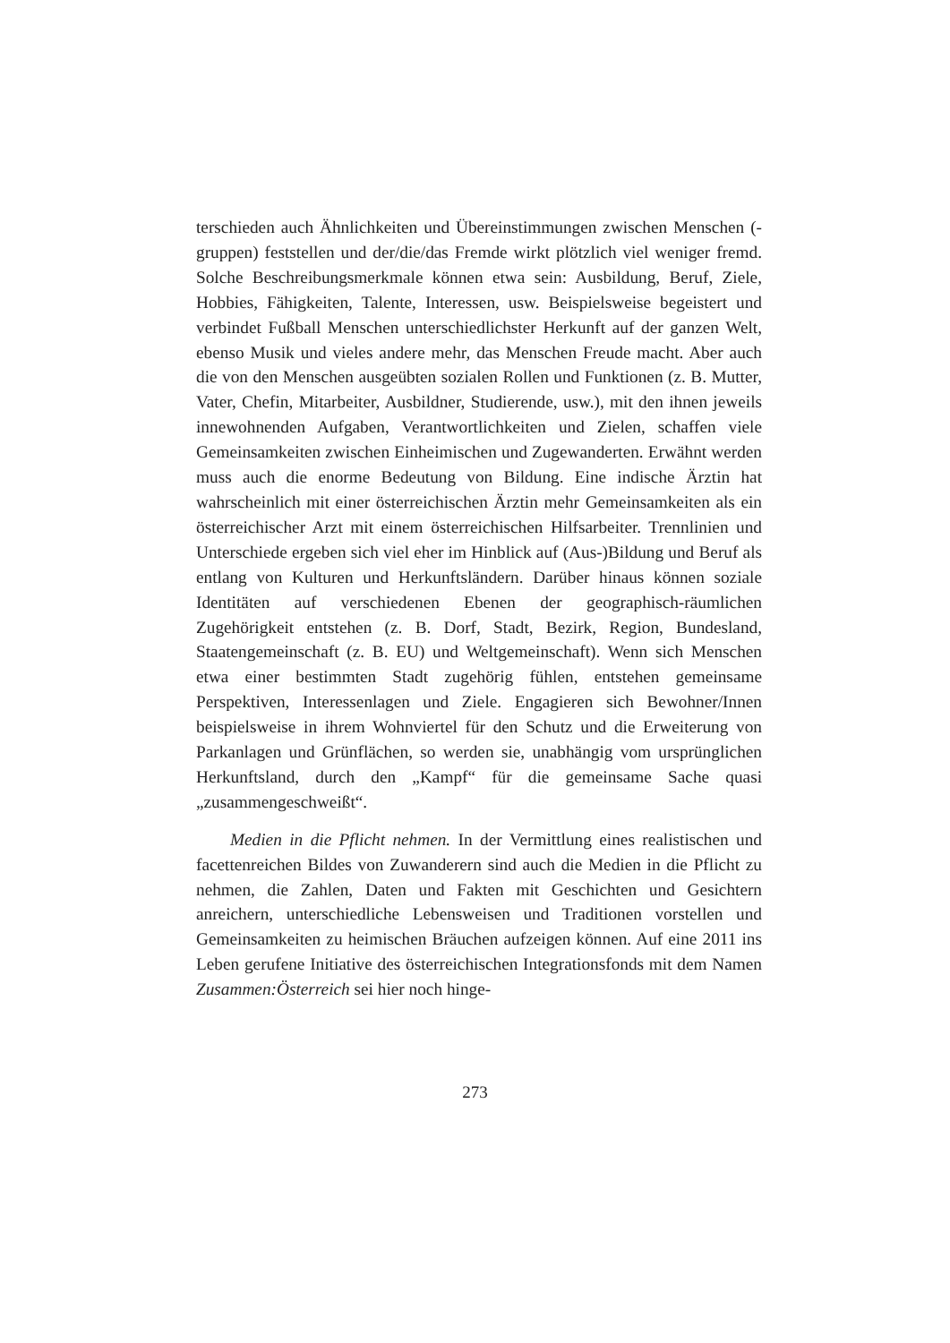terschieden auch Ähnlichkeiten und Übereinstimmungen zwischen Menschen (-gruppen) feststellen und der/die/das Fremde wirkt plötzlich viel weniger fremd. Solche Beschreibungsmerkmale können etwa sein: Ausbildung, Beruf, Ziele, Hobbies, Fähigkeiten, Talente, Interessen, usw. Beispielsweise begeistert und verbindet Fußball Menschen unterschiedlichster Herkunft auf der ganzen Welt, ebenso Musik und vieles andere mehr, das Menschen Freude macht. Aber auch die von den Menschen ausgeübten sozialen Rollen und Funktionen (z. B. Mutter, Vater, Chefin, Mitarbeiter, Ausbildner, Studierende, usw.), mit den ihnen jeweils innewohnenden Aufgaben, Verantwortlichkeiten und Zielen, schaffen viele Gemeinsamkeiten zwischen Einheimischen und Zugewanderten. Erwähnt werden muss auch die enorme Bedeutung von Bildung. Eine indische Ärztin hat wahrscheinlich mit einer österreichischen Ärztin mehr Gemeinsamkeiten als ein österreichischer Arzt mit einem österreichischen Hilfsarbeiter. Trennlinien und Unterschiede ergeben sich viel eher im Hinblick auf (Aus-)Bildung und Beruf als entlang von Kulturen und Herkunftsländern. Darüber hinaus können soziale Identitäten auf verschiedenen Ebenen der geographisch-räumlichen Zugehörigkeit entstehen (z. B. Dorf, Stadt, Bezirk, Region, Bundesland, Staatengemeinschaft (z. B. EU) und Weltgemeinschaft). Wenn sich Menschen etwa einer bestimmten Stadt zugehörig fühlen, entstehen gemeinsame Perspektiven, Interessenlagen und Ziele. Engagieren sich Bewohner/Innen beispielsweise in ihrem Wohnviertel für den Schutz und die Erweiterung von Parkanlagen und Grünflächen, so werden sie, unabhängig vom ursprünglichen Herkunftsland, durch den „Kampf“ für die gemeinsame Sache quasi „zusammengeschweißt“.
Medien in die Pflicht nehmen. In der Vermittlung eines realistischen und facettenreichen Bildes von Zuwanderern sind auch die Medien in die Pflicht zu nehmen, die Zahlen, Daten und Fakten mit Geschichten und Gesichtern anreichern, unterschiedliche Lebensweisen und Traditionen vorstellen und Gemeinsamkeiten zu heimischen Bräuchen aufzeigen können. Auf eine 2011 ins Leben gerufene Initiative des österreichischen Integrationsfonds mit dem Namen Zusammen:Österreich sei hier noch hinge-
273